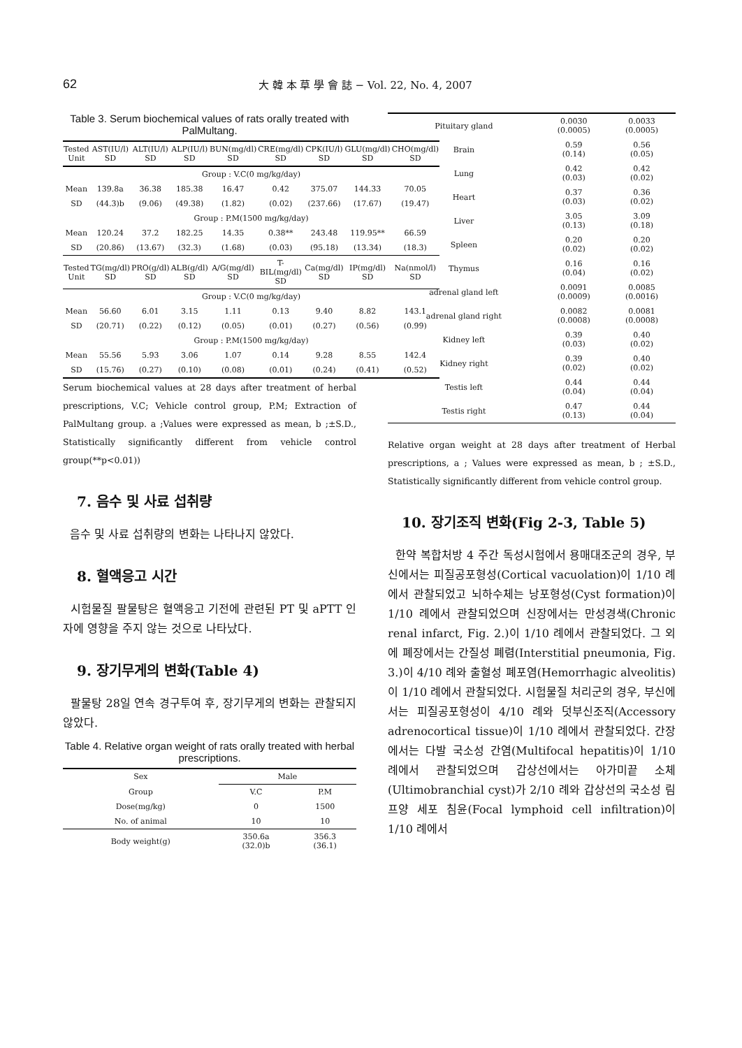62 大 韓 本 草 學 會 誌 − Vol. 22, No. 4, 2007
Table 3. Serum biochemical values of rats orally treated with PalMultang.
| Tested Unit | AST(IU/l) SD | ALT(IU/l) SD | ALP(IU/l) SD | BUN(mg/dl) SD | CRE(mg/dl) SD | CPK(IU/l) SD | GLU(mg/dl) SD | CHO(mg/dl) SD |
| Group : V.C(0 mg/kg/day) | | | | | | | | |
| Mean | 139.8a | 36.38 | 185.38 | 16.47 | 0.42 | 375.07 | 144.33 | 70.05 |
| SD | (44.3)b | (9.06) | (49.38) | (1.82) | (0.02) | (237.66) | (17.67) | (19.47) |
| Group : P.M(1500 mg/kg/day) | | | | | | | | |
| Mean | 120.24 | 37.2 | 182.25 | 14.35 | 0.38** | 243.48 | 119.95** | 66.59 |
| SD | (20.86) | (13.67) | (32.3) | (1.68) | (0.03) | (95.18) | (13.34) | (18.3) |
| Tested Unit | TG(mg/dl) SD | PRO(g/dl) SD | ALB(g/dl) SD | A/G(mg/dl) SD | T-BIL(mg/dl) SD | Ca(mg/dl) SD | IP(mg/dl) SD | Na(nmol/l) SD |
| Group : V.C(0 mg/kg/day) | | | | | | | | |
| Mean | 56.60 | 6.01 | 3.15 | 1.11 | 0.13 | 9.40 | 8.82 | 143.1 |
| SD | (20.71) | (0.22) | (0.12) | (0.05) | (0.01) | (0.27) | (0.56) | (0.99) |
| Group : P.M(1500 mg/kg/day) | | | | | | | | |
| Mean | 55.56 | 5.93 | 3.06 | 1.07 | 0.14 | 9.28 | 8.55 | 142.4 |
| SD | (15.76) | (0.27) | (0.10) | (0.08) | (0.01) | (0.24) | (0.41) | (0.52) |
Serum biochemical values at 28 days after treatment of herbal prescriptions, V.C; Vehicle control group, P.M; Extraction of PalMultang group. a ;Values were expressed as mean, b ;±S.D., Statistically significantly different from vehicle control group(**p<0.01))
7. 음수 및 사료 섭취량
음수 및 사료 섭취량의 변화는 나타나지 않았다.
8. 혈액응고 시간
시험물질 팔물탕은 혈액응고 기전에 관련된 PT 및 aPTT 인자에 영향을 주지 않는 것으로 나타났다.
9. 장기무게의 변화(Table 4)
팔물탕 28일 연속 경구투여 후, 장기무게의 변화는 관찰되지 않았다.
Table 4. Relative organ weight of rats orally treated with herbal prescriptions.
| Sex | Male | |
| Group | V.C | P.M |
| Dose(mg/kg) | 0 | 1500 |
| No. of animal | 10 | 10 |
| Body weight(g) | 350.6a (32.0)b | 356.3 (36.1) |
| Pituitary gland | 0.0030 (0.0005) | 0.0033 (0.0005) |
| Brain | 0.59 (0.14) | 0.56 (0.05) |
| Lung | 0.42 (0.03) | 0.42 (0.02) |
| Heart | 0.37 (0.03) | 0.36 (0.02) |
| Liver | 3.05 (0.13) | 3.09 (0.18) |
| Spleen | 0.20 (0.02) | 0.20 (0.02) |
| Thymus | 0.16 (0.04) | 0.16 (0.02) |
| adrenal gland left | 0.0091 (0.0009) | 0.0085 (0.0016) |
| adrenal gland right | 0.0082 (0.0008) | 0.0081 (0.0008) |
| Kidney left | 0.39 (0.03) | 0.40 (0.02) |
| Kidney right | 0.39 (0.02) | 0.40 (0.02) |
| Testis left | 0.44 (0.04) | 0.44 (0.04) |
| Testis right | 0.47 (0.13) | 0.44 (0.04) |
Relative organ weight at 28 days after treatment of Herbal prescriptions, a ; Values were expressed as mean, b ; ±S.D., Statistically significantly different from vehicle control group.
10. 장기조직 변화(Fig 2-3, Table 5)
한약 복합처방 4 주간 독성시험에서 용매대조군의 경우, 부신에서는 피질공포형성(Cortical vacuolation)이 1/10 례에서 관찰되었고 뇌하수체는 낭포형성(Cyst formation)이 1/10 례에서 관찰되었으며 신장에서는 만성경색(Chronic renal infarct, Fig. 2.)이 1/10 례에서 관찰되었다. 그 외에 폐장에서는 간질성 폐렴(Interstitial pneumonia, Fig. 3.)이 4/10 례와 출혈성 폐포염(Hemorrhagic alveolitis)이 1/10 례에서 관찰되었다. 시험물질 처리군의 경우, 부신에서는 피질공포형성이 4/10 례와 덧부신조직(Accessory adrenocortical tissue)이 1/10 례에서 관찰되었다. 간장에서는 다발 국소성 간염(Multifocal hepatitis)이 1/10 례에서 관찰되었으며 갑상선에서는 아가미끝 소체(Ultimobranchial cyst)가 2/10 례와 갑상선의 국소성 림프양 세포 침윤(Focal lymphoid cell infiltration)이 1/10 례에서